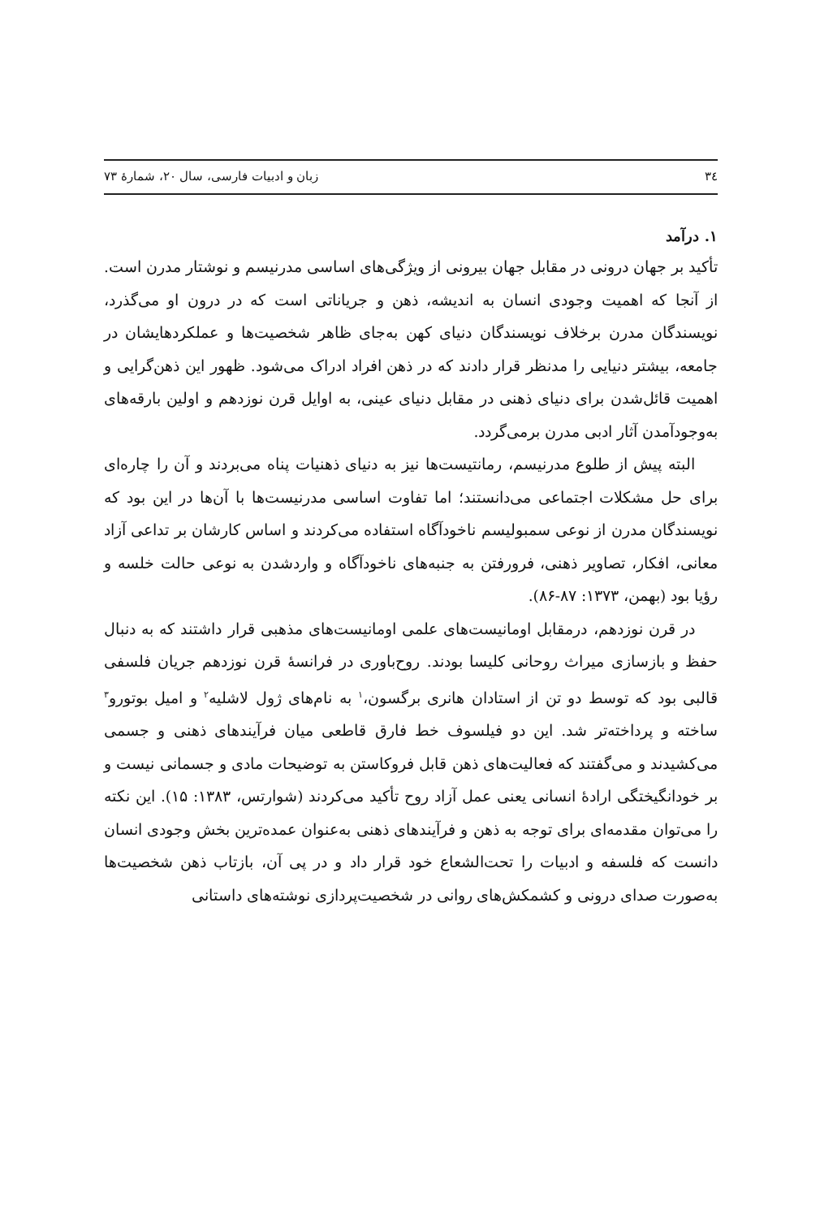۳٤ زبان و ادبیات فارسی، سال ۲۰، شمارۀ ۷۳
۱. درآمد
تأکید بر جهان درونی در مقابل جهان بیرونی از ویژگی‌های اساسی مدرنیسم و نوشتار مدرن است. از آنجا که اهمیت وجودی انسان به اندیشه، ذهن و جریاناتی است که در درون او می‌گذرد، نویسندگان مدرن برخلاف نویسندگان دنیای کهن به‌جای ظاهر شخصیت‌ها و عملکردهایشان در جامعه، بیشتر دنیایی را مدنظر قرار دادند که در ذهن افراد ادراک می‌شود. ظهور این ذهن‌گرایی و اهمیت قائل‌شدن برای دنیای ذهنی در مقابل دنیای عینی، به اوایل قرن نوزدهم و اولین بارقه‌های به‌وجودآمدن آثار ادبی مدرن برمی‌گردد.
البته پیش از طلوع مدرنیسم، رمانتیست‌ها نیز به دنیای ذهنیات پناه می‌بردند و آن را چاره‌ای برای حل مشکلات اجتماعی می‌دانستند؛ اما تفاوت اساسی مدرنیست‌ها با آن‌ها در این بود که نویسندگان مدرن از نوعی سمبولیسم ناخودآگاه استفاده می‌کردند و اساس کارشان بر تداعی آزاد معانی، افکار، تصاویر ذهنی، فرورفتن به جنبه‌های ناخودآگاه و واردشدن به نوعی حالت خلسه و رؤیا بود (بهمن، ۱۳۷۳: ۸۷-۸۶).
در قرن نوزدهم، درمقابل اومانیست‌های علمی اومانیست‌های مذهبی قرار داشتند که به دنبال حفظ و بازسازی میراث روحانی کلیسا بودند. روح‌باوری در فرانسۀ قرن نوزدهم جریان فلسفی قالبی بود که توسط دو تن از استادان هانری برگسون،<sup>۱</sup> به نام‌های ژول لاشلیه<sup>۲</sup> و امیل بوتورو<sup>۳</sup> ساخته و پرداخته‌تر شد. این دو فیلسوف خط فارق قاطعی میان فرآیندهای ذهنی و جسمی می‌کشیدند و می‌گفتند که فعالیت‌های ذهن قابل فروکاستن به توضیحات مادی و جسمانی نیست و بر خودانگیختگی ارادۀ انسانی یعنی عمل آزاد روح تأکید می‌کردند (شوارتس، ۱۳۸۳: ۱۵). این نکته را می‌توان مقدمه‌ای برای توجه به ذهن و فرآیندهای ذهنی به‌عنوان عمده‌ترین بخش وجودی انسان دانست که فلسفه و ادبیات را تحت‌الشعاع خود قرار داد و در پی آن، بازتاب ذهن شخصیت‌ها به‌صورت صدای درونی و کشمکش‌های روانی در شخصیت‌پردازی نوشته‌های داستانی